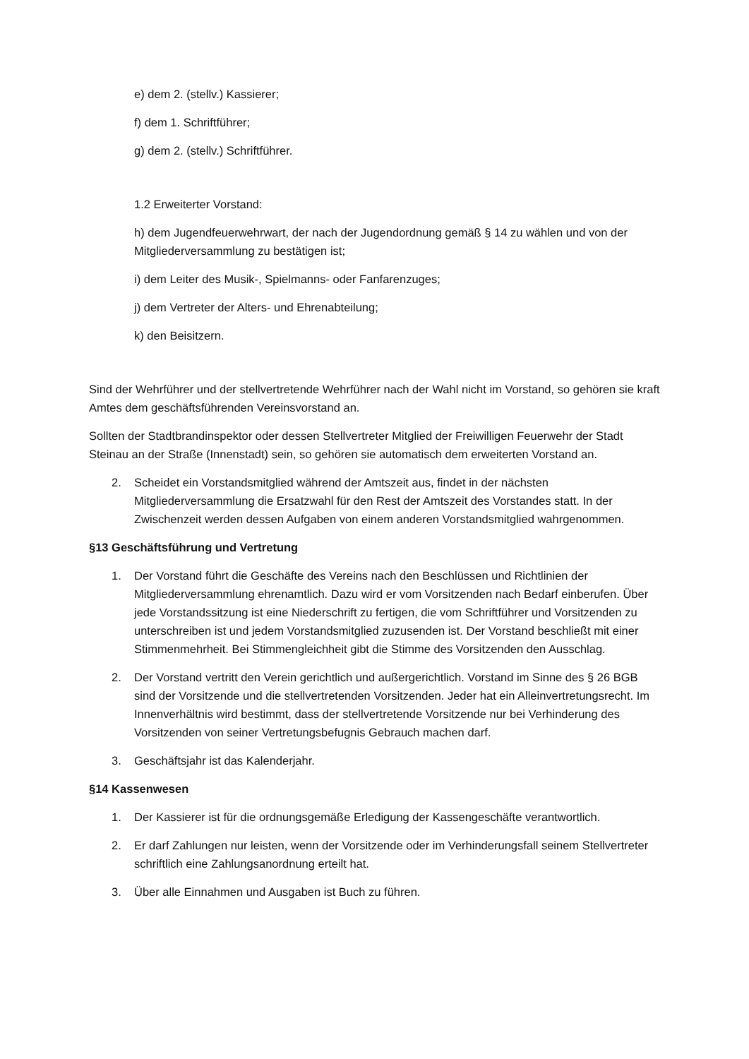e) dem 2. (stellv.) Kassierer;
f) dem 1. Schriftführer;
g) dem 2. (stellv.) Schriftführer.
1.2 Erweiterter Vorstand:
h) dem Jugendfeuerwehrwart, der nach der Jugendordnung gemäß § 14 zu wählen und von der Mitgliederversammlung zu bestätigen ist;
i) dem Leiter des Musik-, Spielmanns- oder Fanfarenzuges;
j) dem Vertreter der Alters- und Ehrenabteilung;
k) den Beisitzern.
Sind der Wehrführer und der stellvertretende Wehrführer nach der Wahl nicht im Vorstand, so gehören sie kraft Amtes dem geschäftsführenden Vereinsvorstand an.
Sollten der Stadtbrandinspektor oder dessen Stellvertreter Mitglied der Freiwilligen Feuerwehr der Stadt Steinau an der Straße (Innenstadt) sein, so gehören sie automatisch dem erweiterten Vorstand an.
2. Scheidet ein Vorstandsmitglied während der Amtszeit aus, findet in der nächsten Mitgliederversammlung die Ersatzwahl für den Rest der Amtszeit des Vorstandes statt. In der Zwischenzeit werden dessen Aufgaben von einem anderen Vorstandsmitglied wahrgenommen.
§13 Geschäftsführung und Vertretung
1. Der Vorstand führt die Geschäfte des Vereins nach den Beschlüssen und Richtlinien der Mitgliederversammlung ehrenamtlich. Dazu wird er vom Vorsitzenden nach Bedarf einberufen. Über jede Vorstandssitzung ist eine Niederschrift zu fertigen, die vom Schriftführer und Vorsitzenden zu unterschreiben ist und jedem Vorstandsmitglied zuzusenden ist. Der Vorstand beschließt mit einer Stimmenmehrheit. Bei Stimmengleichheit gibt die Stimme des Vorsitzenden den Ausschlag.
2. Der Vorstand vertritt den Verein gerichtlich und außergerichtlich. Vorstand im Sinne des § 26 BGB sind der Vorsitzende und die stellvertretenden Vorsitzenden. Jeder hat ein Alleinvertretungsrecht. Im Innenverhältnis wird bestimmt, dass der stellvertretende Vorsitzende nur bei Verhinderung des Vorsitzenden von seiner Vertretungsbefugnis Gebrauch machen darf.
3. Geschäftsjahr ist das Kalenderjahr.
§14 Kassenwesen
1. Der Kassierer ist für die ordnungsgemäße Erledigung der Kassengeschäfte verantwortlich.
2. Er darf Zahlungen nur leisten, wenn der Vorsitzende oder im Verhinderungsfall seinem Stellvertreter schriftlich eine Zahlungsanordnung erteilt hat.
3. Über alle Einnahmen und Ausgaben ist Buch zu führen.